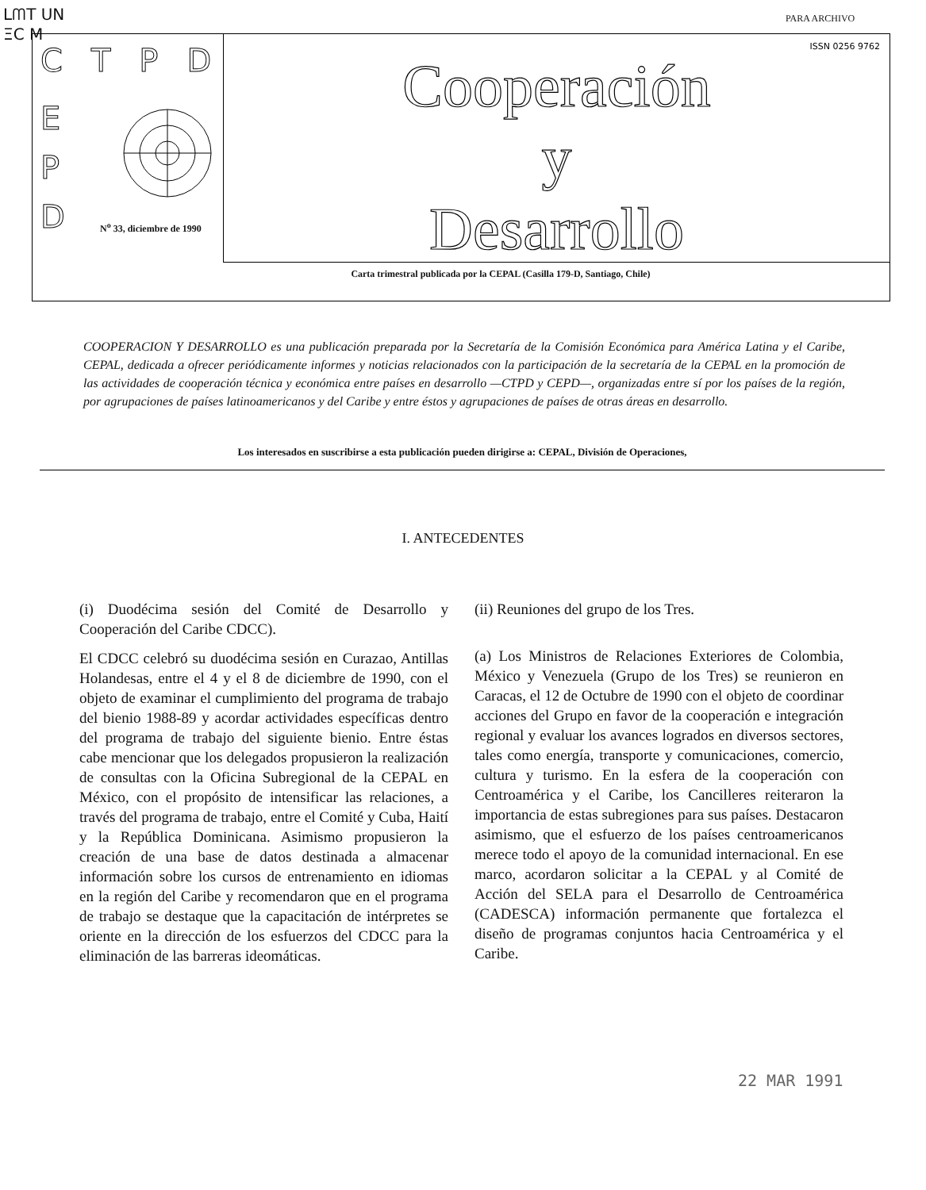ᒪᗰT UN
ΞC M
PARA ARCHIVO
CTPD
E
P
D
N<sup>o</sup> 33, diciembre de 1990
ISSN 0256 9762
Cooperación
y
Desarrollo
Carta trimestral publicada por la CEPAL (Casilla 179-D, Santiago, Chile)
COOPERACION Y DESARROLLO es una publicación preparada por la Secretaría de la Comisión Económica para América Latina y el Caribe, CEPAL, dedicada a ofrecer periódicamente informes y noticias relacionados con la participación de la secretaría de la CEPAL en la promoción de las actividades de cooperación técnica y económica entre países en desarrollo —CTPD y CEPD—, organizadas entre sí por los países de la región, por agrupaciones de países latinoamericanos y del Caribe y entre éstos y agrupaciones de países de otras áreas en desarrollo.
Los interesados en suscribirse a esta publicación pueden dirigirse a: CEPAL, División de Operaciones,
I. ANTECEDENTES
(i) Duodécima sesión del Comité de Desarrollo y Cooperación del Caribe CDCC).
El CDCC celebró su duodécima sesión en Curazao, Antillas Holandesas, entre el 4 y el 8 de diciembre de 1990, con el objeto de examinar el cumplimiento del programa de trabajo del bienio 1988-89 y acordar actividades específicas dentro del programa de trabajo del siguiente bienio. Entre éstas cabe mencionar que los delegados propusieron la realización de consultas con la Oficina Subregional de la CEPAL en México, con el propósito de intensificar las relaciones, a través del programa de trabajo, entre el Comité y Cuba, Haití y la República Dominicana. Asimismo propusieron la creación de una base de datos destinada a almacenar información sobre los cursos de entrenamiento en idiomas en la región del Caribe y recomendaron que en el programa de trabajo se destaque que la capacitación de intérpretes se oriente en la dirección de los esfuerzos del CDCC para la eliminación de las barreras ideomáticas.
(ii) Reuniones del grupo de los Tres.
(a) Los Ministros de Relaciones Exteriores de Colombia, México y Venezuela (Grupo de los Tres) se reunieron en Caracas, el 12 de Octubre de 1990 con el objeto de coordinar acciones del Grupo en favor de la cooperación e integración regional y evaluar los avances logrados en diversos sectores, tales como energía, transporte y comunicaciones, comercio, cultura y turismo. En la esfera de la cooperación con Centroamérica y el Caribe, los Cancilleres reiteraron la importancia de estas subregiones para sus países. Destacaron asimismo, que el esfuerzo de los países centroamericanos merece todo el apoyo de la comunidad internacional. En ese marco, acordaron solicitar a la CEPAL y al Comité de Acción del SELA para el Desarrollo de Centroamérica (CADESCA) información permanente que fortalezca el diseño de programas conjuntos hacia Centroamérica y el Caribe.
22 MAR 1991